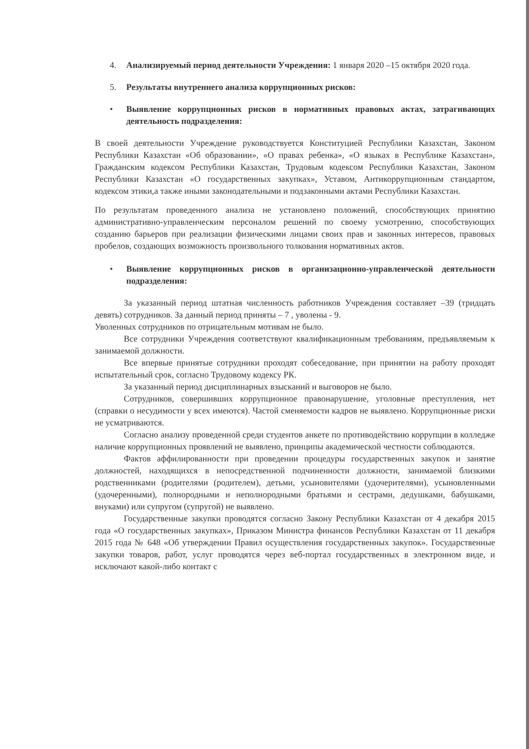4. Анализируемый период деятельности Учреждения: 1 января 2020 –15 октября 2020 года.
5. Результаты внутреннего анализа коррупционных рисков:
• Выявление коррупционных рисков в нормативных правовых актах, затрагивающих деятельность подразделения:
В своей деятельности Учреждение руководствуется Конституцией Республики Казахстан, Законом Республики Казахстан «Об образовании», «О правах ребенка», «О языках в Республике Казахстан», Гражданским кодексом Республики Казахстан, Трудовым кодексом Республики Казахстан, Законом Республики Казахстан «О государственных закупках», Уставом, Антикоррупционным стандартом, кодексом этики,а также иными законодательными и подзаконными актами Республики Казахстан.
По результатам проведенного анализа не установлено положений, способствующих принятию административно-управленческим персоналом решений по своему усмотрению, способствующих созданию барьеров при реализации физическими лицами своих прав и законных интересов, правовых пробелов, создающих возможность произвольного толкования нормативных актов.
• Выявление коррупционных рисков в организационно-управленческой деятельности подразделения:
За указанный период штатная численность работников Учреждения составляет –39 (тридцать девять) сотрудников. За данный период приняты – 7 , уволены - 9.
Уволенных сотрудников по отрицательным мотивам не было.
Все сотрудники Учреждения соответствуют квалификационным требованиям, предъявляемым к занимаемой должности.
Все впервые принятые сотрудники проходят собеседование, при принятии на работу проходят испытательный срок, согласно Трудовому кодексу РК.
За указанный период дисциплинарных взысканий и выговоров не было.
Сотрудников, совершивших коррупционное правонарушение, уголовные преступления, нет (справки о несудимости у всех имеются). Частой сменяемости кадров не выявлено. Коррупционные риски не усматриваются.
Согласно анализу проведенной среди студентов анкете по противодействию коррупции в колледже наличие коррупционных проявлений не выявлено, принципы академической честности соблюдаются.
Фактов аффилированности при проведении процедуры государственных закупок и занятие должностей, находящихся в непосредственной подчиненности должности, занимаемой близкими родственниками (родителями (родителем), детьми, усыновителями (удочерителями), усыновленными (удочеренными), полнородными и неполнородными братьями и сестрами, дедушками, бабушками, внуками) или супругом (супругой) не выявлено.
Государственные закупки проводятся согласно Закону Республики Казахстан от 4 декабря 2015 года «О государственных закупках», Приказом Министра финансов Республики Казахстан от 11 декабря 2015 года № 648 «Об утверждении Правил осуществления государственных закупок». Государственные закупки товаров, работ, услуг проводятся через веб-портал государственных в электронном виде, и исключают какой-либо контакт с